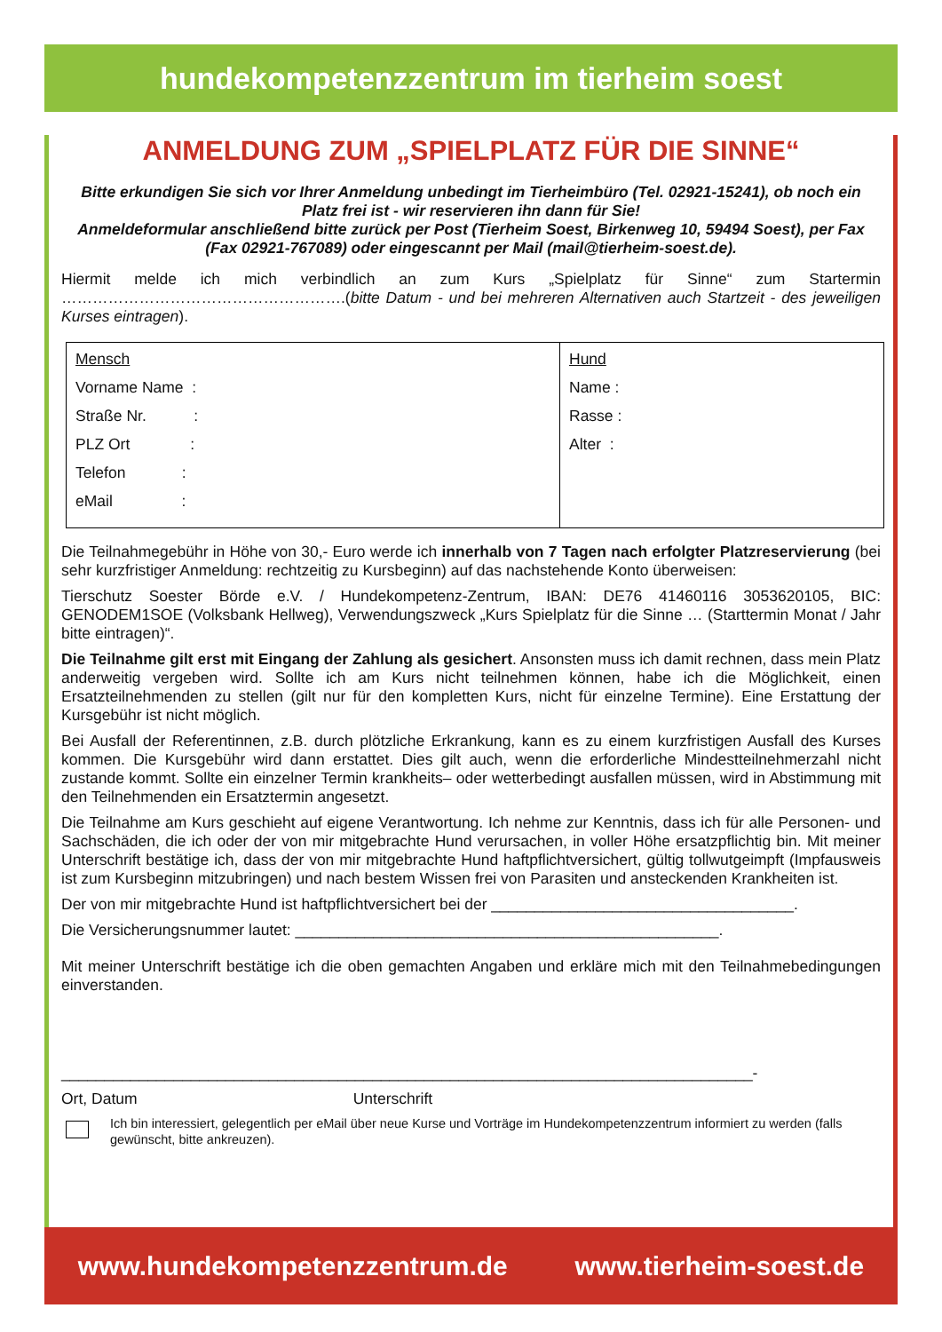hundekompetenzzentrum im tierheim soest
ANMELDUNG ZUM „SPIELPLATZ FÜR DIE SINNE“
Bitte erkundigen Sie sich vor Ihrer Anmeldung unbedingt im Tierheimbüro (Tel. 02921-15241), ob noch ein Platz frei ist - wir reservieren ihn dann für Sie!
Anmeldeformular anschließend bitte zurück per Post (Tierheim Soest, Birkenweg 10, 59494 Soest), per Fax (Fax 02921-767089) oder eingescannt per Mail (mail@tierheim-soest.de).
Hiermit melde ich mich verbindlich an zum Kurs „Spielplatz für Sinne“ zum Startermin ……………………………………………….(bitte Datum - und bei mehreren Alternativen auch Startzeit - des jeweiligen Kurses eintragen).
| Mensch Vorname Name : Straße Nr. : PLZ Ort : Telefon : eMail : | Hund Name : Rasse : Alter : |
Die Teilnahmegebühr in Höhe von 30,- Euro werde ich innerhalb von 7 Tagen nach erfolgter Platzreservierung (bei sehr kurzfristiger Anmeldung: rechtzeitig zu Kursbeginn) auf das nachstehende Konto überweisen:
Tierschutz Soester Börde e.V. / Hundekompetenz-Zentrum, IBAN: DE76 41460116 3053620105, BIC: GENODEM1SOE (Volksbank Hellweg), Verwendungszweck „Kurs Spielplatz für die Sinne … (Starttermin Monat / Jahr bitte eintragen)“.
Die Teilnahme gilt erst mit Eingang der Zahlung als gesichert. Ansonsten muss ich damit rechnen, dass mein Platz anderweitig vergeben wird. Sollte ich am Kurs nicht teilnehmen können, habe ich die Möglichkeit, einen Ersatzteilnehmenden zu stellen (gilt nur für den kompletten Kurs, nicht für einzelne Termine). Eine Erstattung der Kursgebühr ist nicht möglich.
Bei Ausfall der Referentinnen, z.B. durch plötzliche Erkrankung, kann es zu einem kurzfristigen Ausfall des Kurses kommen. Die Kursgebühr wird dann erstattet. Dies gilt auch, wenn die erforderliche Mindestteilnehmerzahl nicht zustande kommt. Sollte ein einzelner Termin krankheits– oder wetterbedingt ausfallen müssen, wird in Abstimmung mit den Teilnehmenden ein Ersatztermin angesetzt.
Die Teilnahme am Kurs geschieht auf eigene Verantwortung. Ich nehme zur Kenntnis, dass ich für alle Personen- und Sachschäden, die ich oder der von mir mitgebrachte Hund verursachen, in voller Höhe ersatzpflichtig bin. Mit meiner Unterschrift bestätige ich, dass der von mir mitgebrachte Hund haftpflichtversichert, gültig tollwutgeimpft (Impfausweis ist zum Kursbeginn mitzubringen) und nach bestem Wissen frei von Parasiten und ansteckenden Krankheiten ist.
Der von mir mitgebrachte Hund ist haftpflichtversichert bei der ___________________________________.
Die Versicherungsnummer lautet: _________________________________________________.
Mit meiner Unterschrift bestätige ich die oben gemachten Angaben und erkläre mich mit den Teilnahmebedingungen einverstanden.
________________________________________________________________________________-
Ort, Datum Unterschrift
Ich bin interessiert, gelegentlich per eMail über neue Kurse und Vorträge im Hundekompetenzzentrum informiert zu werden (falls gewünscht, bitte ankreuzen).
www.hundekompetenzzentrum.de www.tierheim-soest.de